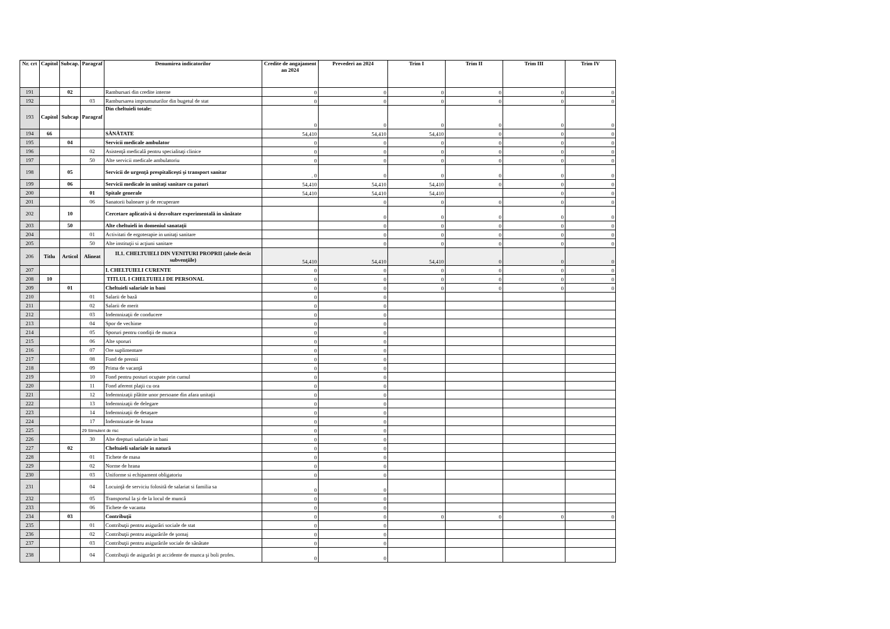| Nr. crt | Capitol | Subcap. | Paragraf | Denumirea indicatorilor | Credite de angajament an 2024 | Prevederi an 2024 | Trim I | Trim II | Trim III | Trim IV |
| --- | --- | --- | --- | --- | --- | --- | --- | --- | --- | --- |
| 191 | | 02 | | Rambursari din credite interne | 0 | 0 | 0 | 0 | 0 | 0 |
| 192 | | | 03 | Rambursarea imprumuturilor din bugetul de stat | 0 | 0 | 0 | 0 | 0 | 0 |
| 193 | Capitol | Subcap | Paragraf | Din cheltuieli totale: | 0 | 0 | 0 | 0 | 0 | 0 |
| 194 | 66 | | | SĂNĂTATE | 54,410 | 54,410 | 54,410 | 0 | 0 | 0 |
| 195 | | 04 | | Servicii medicale ambulator | 0 | 0 | 0 | 0 | 0 | 0 |
| 196 | | | 02 | Asistenţă medicală pentru specialitaţi clinice | 0 | 0 | 0 | 0 | 0 | 0 |
| 197 | | | 50 | Alte servicii medicale ambulatoriu | 0 | 0 | 0 | 0 | 0 | 0 |
| 198 | | 05 | | Servicii de urgenţă prespitaliceşti şi transport sanitar | . 0 | 0 | 0 | 0 | 0 | 0 |
| 199 | | 06 | | Servicii medicale in unitaţi sanitare cu paturi | 54,410 | 54,410 | 54,410 | 0 | 0 | 0 |
| 200 | | | 01 | Spitale generale | 54,410 | 54,410 | 54,410 | | 0 | 0 |
| 201 | | | 06 | Sanatorii balneare şi de recuperare | | 0 | 0 | 0 | 0 | 0 |
| 202 | | 10 | | Cercetare aplicativă si dezvoltare experimentală in sănătate | | 0 | 0 | 0 | 0 | 0 |
| 203 | | 50 | | Alte cheltuieli in domeniul sanataţii | | 0 | 0 | 0 | 0 | 0 |
| 204 | | | 01 | Activitati de ergoterapie in unitaţi sanitare | | 0 | 0 | 0 | 0 | 0 |
| 205 | | | 50 | Alte instituţii si acţiuni sanitare | | 0 | 0 | 0 | 0 | 0 |
| 206 | Titlu | Articol | Alineat | II.1. CHELTUIELI DIN VENITURI PROPRII (altele decât subvenţiile) | 54,410 | 54,410 | 54,410 | 0 | 0 | 0 |
| 207 | | | | I. CHELTUIELI CURENTE | 0 | 0 | 0 | 0 | 0 | 0 |
| 208 | 10 | | | TITLUL I CHELTUIELI DE PERSONAL | 0 | 0 | 0 | 0 | 0 | 0 |
| 209 | | 01 | | Cheltuieli salariale in bani | 0 | 0 | 0 | 0 | 0 | 0 |
| 210 | | | 01 | Salarii de bază | 0 | 0 | | | | |
| 211 | | | 02 | Salarii de merit | 0 | 0 | | | | |
| 212 | | | 03 | Indemnizaţii de conducere | 0 | 0 | | | | |
| 213 | | | 04 | Spor de vechime | 0 | 0 | | | | |
| 214 | | | 05 | Sporuri pentru condiţii de munca | 0 | 0 | | | | |
| 215 | | | 06 | Alte sporuri | 0 | 0 | | | | |
| 216 | | | 07 | Ore suplimentare | 0 | 0 | | | | |
| 217 | | | 08 | Fond de premii | 0 | 0 | | | | |
| 218 | | | 09 | Prima de vacanţă | 0 | 0 | | | | |
| 219 | | | 10 | Fond pentru posturi ocupate prin cumul | 0 | 0 | | | | |
| 220 | | | 11 | Fond aferent plaţii cu ora | 0 | 0 | | | | |
| 221 | | | 12 | Indemnizaţii plătite unor persoane din afara unitaţii | 0 | 0 | | | | |
| 222 | | | 13 | Indemnizaţii de delegare | 0 | 0 | | | | |
| 223 | | | 14 | Indemnizaţii de detaşare | 0 | 0 | | | | |
| 224 | | | 17 | Indemnizatie de hrana | 0 | 0 | | | | |
| 225 | | | 29 Stimulent de risc | | 0 | 0 | | | | |
| 226 | | | 30 | Alte drepturi salariale in bani | 0 | 0 | | | | |
| 227 | | 02 | | Cheltuieli salariale in natură | 0 | 0 | | | | |
| 228 | | | 01 | Tichete de masa | 0 | 0 | | | | |
| 229 | | | 02 | Norme de hrana | 0 | 0 | | | | |
| 230 | | | 03 | Uniforme si echipament obligatoriu | 0 | 0 | | | | |
| 231 | | | 04 | Locuinţă de serviciu folosită de salariat si familia sa | 0 | 0 | | | | |
| 232 | | | 05 | Transportul la şi de la locul de muncă | 0 | 0 | | | | |
| 233 | | | 06 | Tichete de vacanta | 0 | 0 | | | | |
| 234 | | 03 | | Contribuţii | 0 | 0 | 0 | 0 | 0 | 0 |
| 235 | | | 01 | Contribuţii pentru asigurări sociale de stat | 0 | 0 | | | | |
| 236 | | | 02 | Contribuţii pentru asigurările de şomaj | 0 | 0 | | | | |
| 237 | | | 03 | Contribuţii pentru asigurările sociale de sănătate | 0 | 0 | | | | |
| 238 | | | 04 | Contribuţii de asigurări pt accidente de munca şi boli profes. | 0 | 0 | | | | |